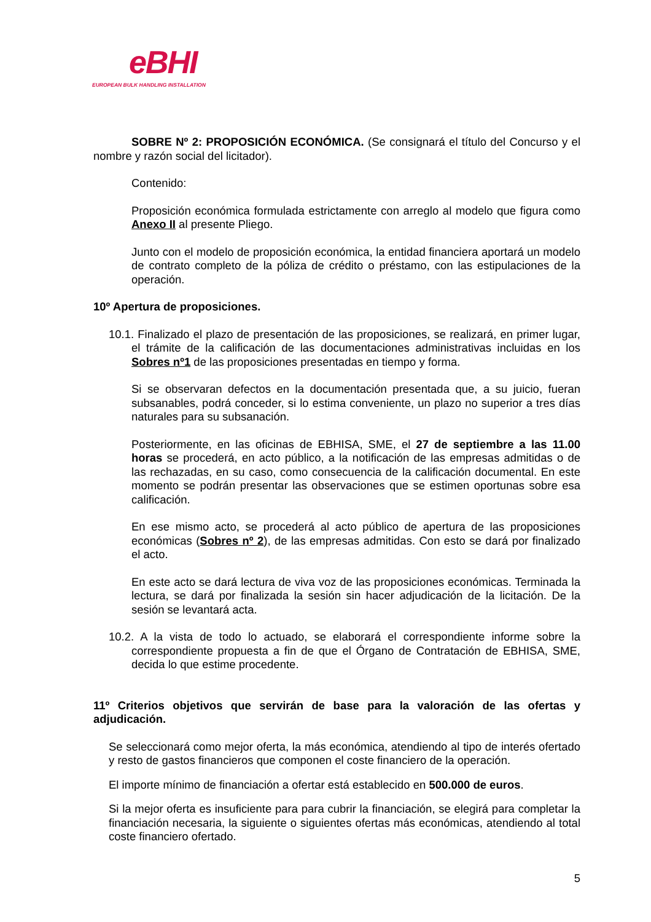eBHI
EUROPEAN BULK HANDLING INSTALLATION
SOBRE Nº 2: PROPOSICIÓN ECONÓMICA. (Se consignará el título del Concurso y el nombre y razón social del licitador).
Contenido:
Proposición económica formulada estrictamente con arreglo al modelo que figura como Anexo II al presente Pliego.
Junto con el modelo de proposición económica, la entidad financiera aportará un modelo de contrato completo de la póliza de crédito o préstamo, con las estipulaciones de la operación.
10º Apertura de proposiciones.
10.1. Finalizado el plazo de presentación de las proposiciones, se realizará, en primer lugar, el trámite de la calificación de las documentaciones administrativas incluidas en los Sobres nº1 de las proposiciones presentadas en tiempo y forma.
Si se observaran defectos en la documentación presentada que, a su juicio, fueran subsanables, podrá conceder, si lo estima conveniente, un plazo no superior a tres días naturales para su subsanación.
Posteriormente, en las oficinas de EBHISA, SME, el 27 de septiembre a las 11.00 horas se procederá, en acto público, a la notificación de las empresas admitidas o de las rechazadas, en su caso, como consecuencia de la calificación documental. En este momento se podrán presentar las observaciones que se estimen oportunas sobre esa calificación.
En ese mismo acto, se procederá al acto público de apertura de las proposiciones económicas (Sobres nº 2), de las empresas admitidas. Con esto se dará por finalizado el acto.
En este acto se dará lectura de viva voz de las proposiciones económicas. Terminada la lectura, se dará por finalizada la sesión sin hacer adjudicación de la licitación. De la sesión se levantará acta.
10.2. A la vista de todo lo actuado, se elaborará el correspondiente informe sobre la correspondiente propuesta a fin de que el Órgano de Contratación de EBHISA, SME, decida lo que estime procedente.
11º Criterios objetivos que servirán de base para la valoración de las ofertas y adjudicación.
Se seleccionará como mejor oferta, la más económica, atendiendo al tipo de interés ofertado y resto de gastos financieros que componen el coste financiero de la operación.
El importe mínimo de financiación a ofertar está establecido en 500.000 de euros.
Si la mejor oferta es insuficiente para para cubrir la financiación, se elegirá para completar la financiación necesaria, la siguiente o siguientes ofertas más económicas, atendiendo al total coste financiero ofertado.
5